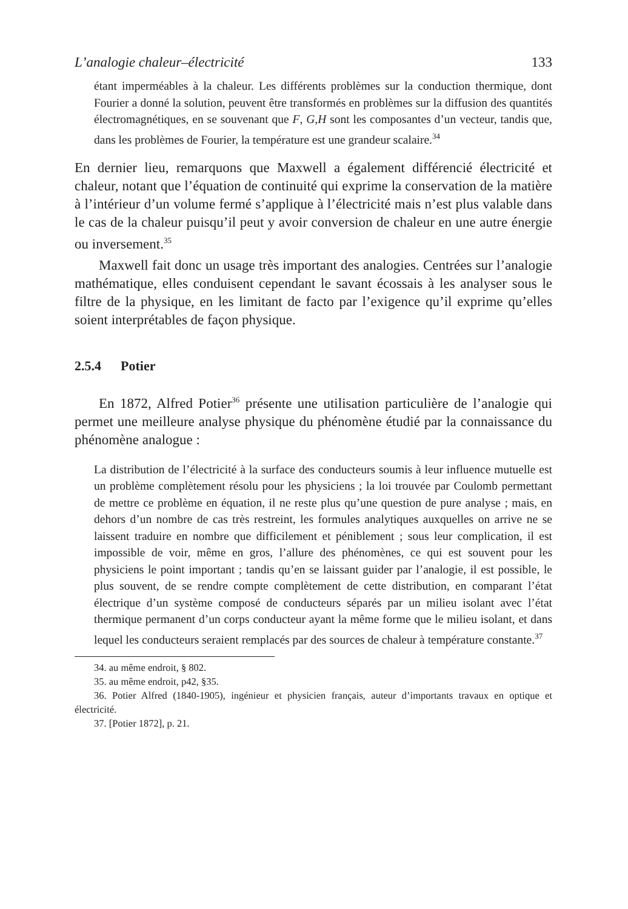L’analogie chaleur–électricité 133
étant imperméables à la chaleur. Les différents problèmes sur la conduction thermique, dont Fourier a donné la solution, peuvent être transformés en problèmes sur la diffusion des quantités électromagnétiques, en se souvenant que F, G,H sont les composantes d’un vecteur, tandis que, dans les problèmes de Fourier, la température est une grandeur scalaire.<sup>34</sup>
En dernier lieu, remarquons que Maxwell a également différencié électricité et chaleur, notant que l’équation de continuité qui exprime la conservation de la matière à l’intérieur d’un volume fermé s’applique à l’électricité mais n’est plus valable dans le cas de la chaleur puisqu’il peut y avoir conversion de chaleur en une autre énergie ou inversement.<sup>35</sup>
Maxwell fait donc un usage très important des analogies. Centrées sur l’analogie mathématique, elles conduisent cependant le savant écossais à les analyser sous le filtre de la physique, en les limitant de facto par l’exigence qu’il exprime qu’elles soient interprétables de façon physique.
2.5.4 Potier
En 1872, Alfred Potier<sup>36</sup> présente une utilisation particulière de l’analogie qui permet une meilleure analyse physique du phénomène étudié par la connaissance du phénomène analogue :
La distribution de l’électricité à la surface des conducteurs soumis à leur influence mutuelle est un problème complètement résolu pour les physiciens ; la loi trouvée par Coulomb permettant de mettre ce problème en équation, il ne reste plus qu’une question de pure analyse ; mais, en dehors d’un nombre de cas très restreint, les formules analytiques auxquelles on arrive ne se laissent traduire en nombre que difficilement et péniblement ; sous leur complication, il est impossible de voir, même en gros, l’allure des phénomènes, ce qui est souvent pour les physiciens le point important ; tandis qu’en se laissant guider par l’analogie, il est possible, le plus souvent, de se rendre compte complètement de cette distribution, en comparant l’état électrique d’un système composé de conducteurs séparés par un milieu isolant avec l’état thermique permanent d’un corps conducteur ayant la même forme que le milieu isolant, et dans lequel les conducteurs seraient remplacés par des sources de chaleur à température constante.<sup>37</sup>
34. au même endroit, § 802.
35. au même endroit, p42, §35.
36. Potier Alfred (1840-1905), ingénieur et physicien français, auteur d’importants travaux en optique et électricité.
37. [Potier 1872], p. 21.